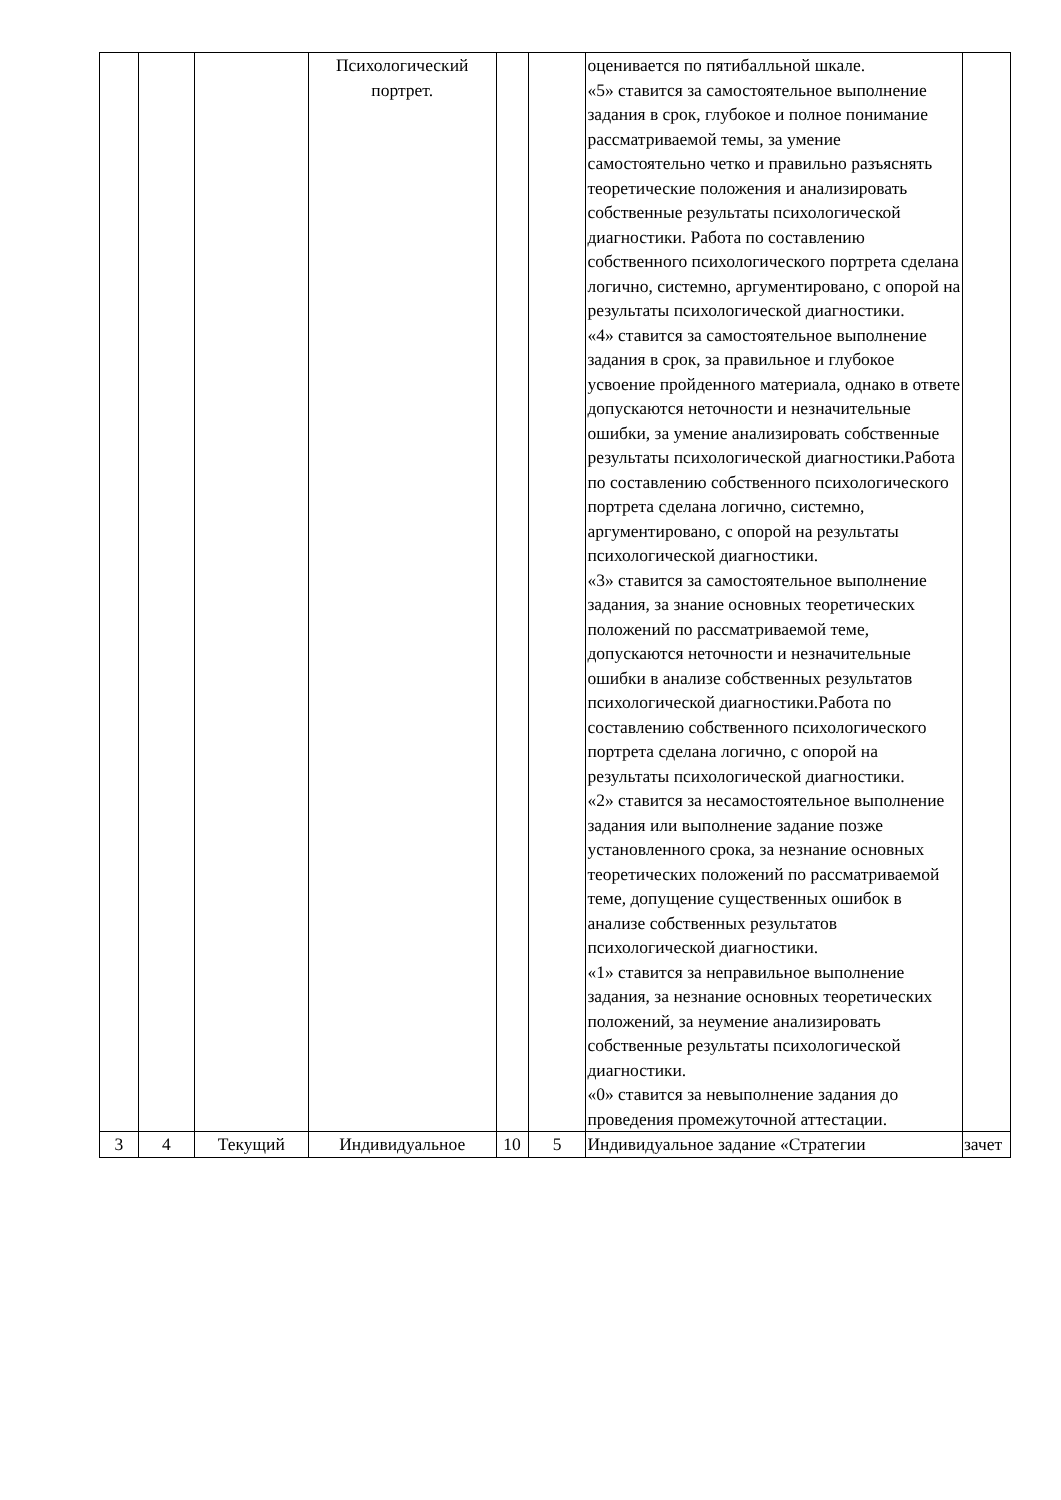| | | | Психологический портрет. | | | оценивается по пятибалльной шкале. «5» ставится за самостоятельное выполнение задания в срок, глубокое и полное понимание рассматриваемой темы, за умение самостоятельно четко и правильно разъяснять теоретические положения и анализировать собственные результаты психологической диагностики. Работа по составлению собственного психологического портрета сделана логично, системно, аргументировано, с опорой на результаты психологической диагностики. «4» ставится за самостоятельное выполнение задания в срок, за правильное и глубокое усвоение пройденного материала, однако в ответе допускаются неточности и незначительные ошибки, за умение анализировать собственные результаты психологической диагностики.Работа по составлению собственного психологического портрета сделана логично, системно, аргументировано, с опорой на результаты психологической диагностики. «3» ставится за самостоятельное выполнение задания, за знание основных теоретических положений по рассматриваемой теме, допускаются неточности и незначительные ошибки в анализе собственных результатов психологической диагностики.Работа по составлению собственного психологического портрета сделана логично, с опорой на результаты психологической диагностики. «2» ставится за несамостоятельное выполнение задания или выполнение задание позже установленного срока, за незнание основных теоретических положений по рассматриваемой теме, допущение существенных ошибок в анализе собственных результатов психологической диагностики. «1» ставится за неправильное выполнение задания, за незнание основных теоретических положений, за неумение анализировать собственные результаты психологической диагностики. «0» ставится за невыполнение задания до проведения промежуточной аттестации. | |
| 3 | 4 | Текущий | Индивидуальное | 10 | 5 | Индивидуальное задание «Стратегии | зачет |